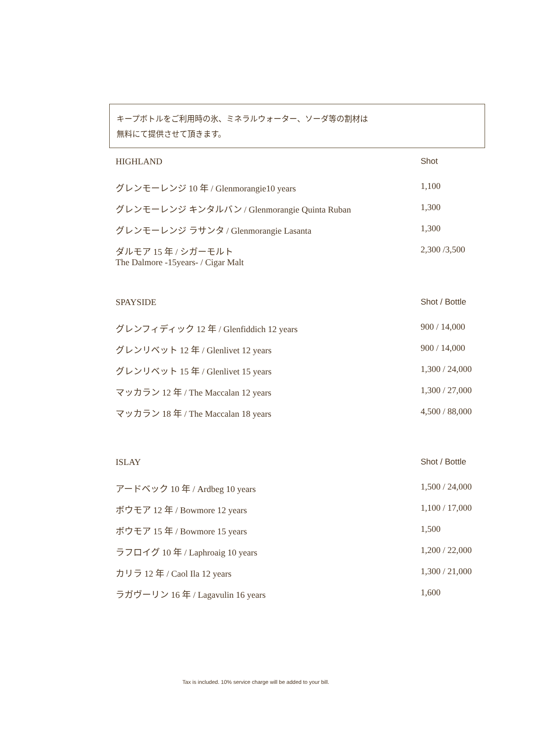キープボトルをご利用時の氷、ミネラルウォーター、ソーダ等の割材は
無料にて提供させて頂きます。
| HIGHLAND | Shot |
| --- | --- |
| グレンモーレンジ 10 年 / Glenmorangie10 years | 1,100 |
| グレンモーレンジ キンタルバン / Glenmorangie Quinta Ruban | 1,300 |
| グレンモーレンジ ラサンタ / Glenmorangie Lasanta | 1,300 |
| ダルモア 15 年 / シガーモルト The Dalmore -15years- / Cigar Malt | 2,300 /3,500 |
| SPAYSIDE | Shot / Bottle |
| グレンフィディック 12 年 / Glenfiddich 12 years | 900 / 14,000 |
| グレンリベット 12 年 / Glenlivet 12 years | 900 / 14,000 |
| グレンリベット 15 年 / Glenlivet 15 years | 1,300 / 24,000 |
| マッカラン 12 年 / The Maccalan 12 years | 1,300 / 27,000 |
| マッカラン 18 年 / The Maccalan 18 years | 4,500 / 88,000 |
| ISLAY | Shot / Bottle |
| アードベック 10 年 / Ardbeg 10 years | 1,500 / 24,000 |
| ボウモア 12 年 / Bowmore 12 years | 1,100 / 17,000 |
| ボウモア 15 年 / Bowmore 15 years | 1,500 |
| ラフロイグ 10 年 / Laphroaig 10 years | 1,200 / 22,000 |
| カリラ 12 年 / Caol Ila 12 years | 1,300 / 21,000 |
| ラガヴーリン 16 年 / Lagavulin 16 years | 1,600 |
Tax is included. 10% service charge will be added to your bill.